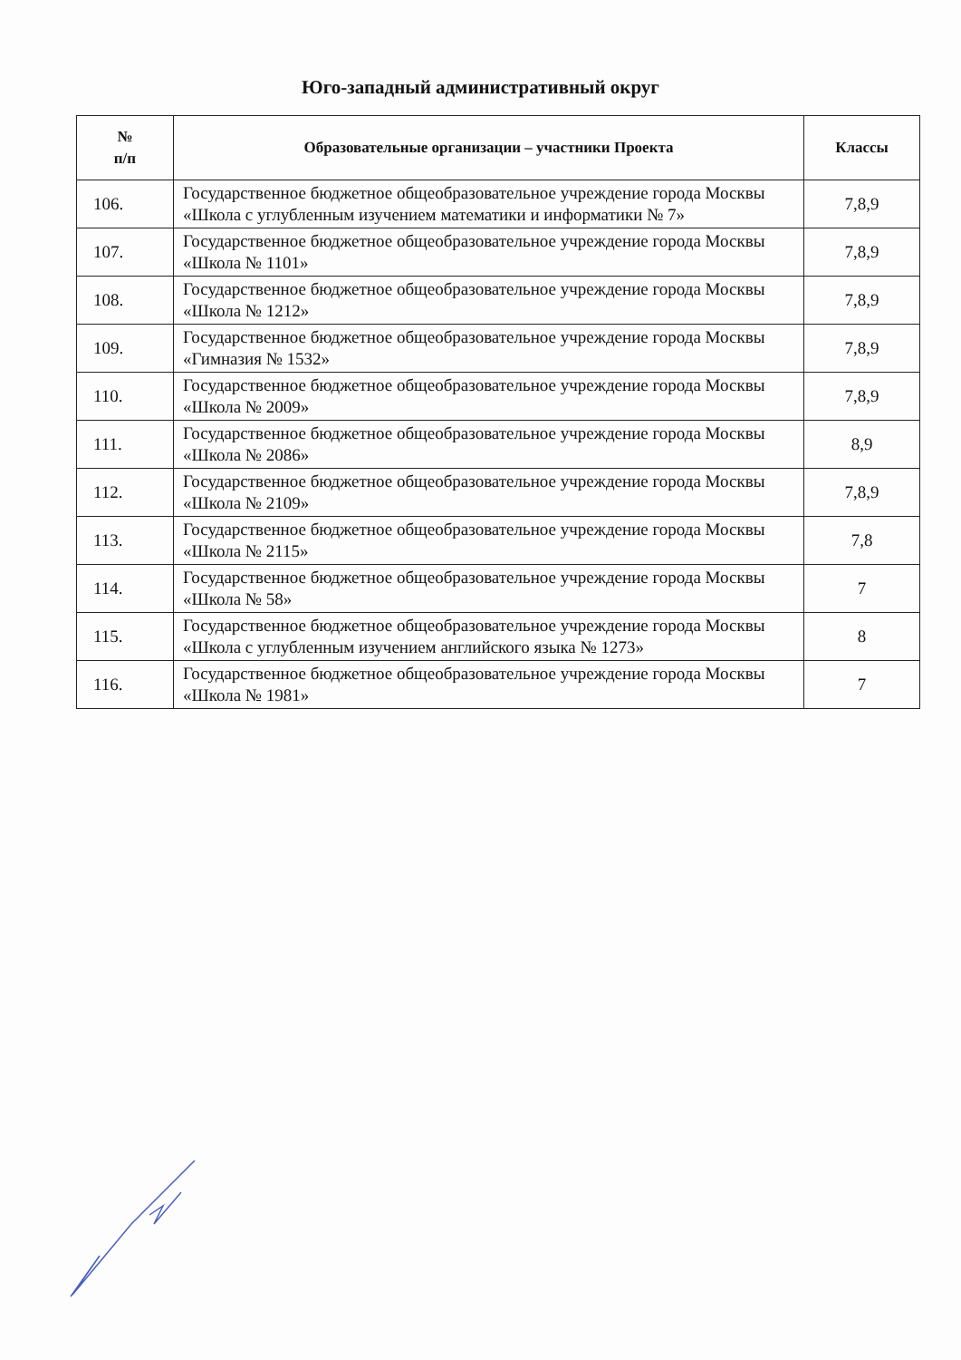Юго-западный административный округ
| № п/п | Образовательные организации – участники Проекта | Классы |
| --- | --- | --- |
| 106. | Государственное бюджетное общеобразовательное учреждение города Москвы «Школа с углубленным изучением математики и информатики № 7» | 7,8,9 |
| 107. | Государственное бюджетное общеобразовательное учреждение города Москвы «Школа № 1101» | 7,8,9 |
| 108. | Государственное бюджетное общеобразовательное учреждение города Москвы «Школа № 1212» | 7,8,9 |
| 109. | Государственное бюджетное общеобразовательное учреждение города Москвы «Гимназия № 1532» | 7,8,9 |
| 110. | Государственное бюджетное общеобразовательное учреждение города Москвы «Школа № 2009» | 7,8,9 |
| 111. | Государственное бюджетное общеобразовательное учреждение города Москвы «Школа № 2086» | 8,9 |
| 112. | Государственное бюджетное общеобразовательное учреждение города Москвы «Школа № 2109» | 7,8,9 |
| 113. | Государственное бюджетное общеобразовательное учреждение города Москвы «Школа № 2115» | 7,8 |
| 114. | Государственное бюджетное общеобразовательное учреждение города Москвы «Школа № 58» | 7 |
| 115. | Государственное бюджетное общеобразовательное учреждение города Москвы «Школа с углубленным изучением английского языка № 1273» | 8 |
| 116. | Государственное бюджетное общеобразовательное учреждение города Москвы «Школа № 1981» | 7 |